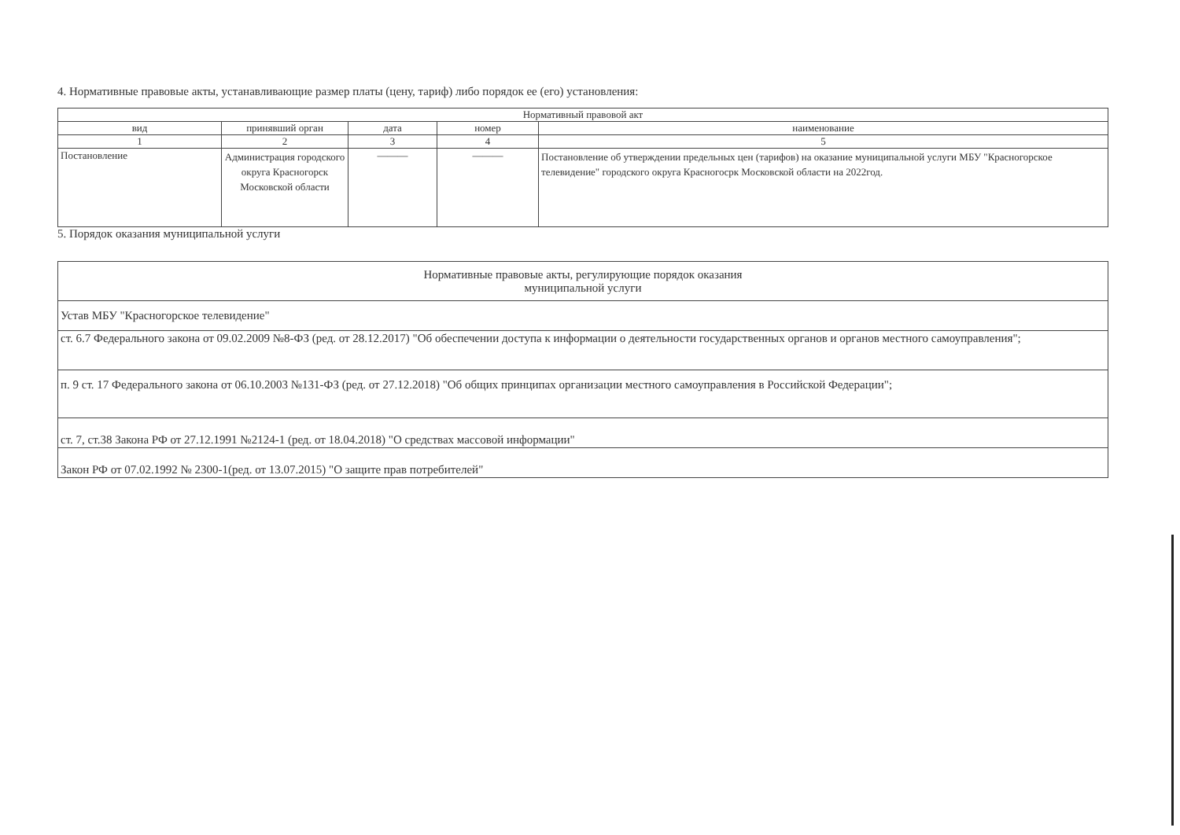4. Нормативные правовые акты, устанавливающие размер платы (цену, тариф) либо порядок ее (его) установления:
| Нормативный правовой акт | | | | |
| --- | --- | --- | --- | --- |
| вид | принявший орган | дата | номер | наименование |
| 1 | 2 | 3 | 4 | 5 |
| Постановление | Администрация городского округа Красногорск Московской области | ——— | ——— | Постановление об утверждении предельных цен (тарифов) на оказание муниципальной услуги МБУ "Красногорское телевидение" городского округа Красногоcрк Московской области на 2022год. |
5. Порядок оказания муниципальной услуги
| Нормативные правовые акты, регулирующие порядок оказания муниципальной услуги |
| Устав МБУ "Красногорское телевидение" |
| ст. 6.7 Федерального закона от 09.02.2009 №8-ФЗ (ред. от 28.12.2017) "Об обеспечении доступа к информации о деятельности государственных органов и органов местного самоуправления"; |
| п. 9 ст. 17 Федерального закона от 06.10.2003 №131-ФЗ (ред. от 27.12.2018) "Об общих принципах организации местного самоуправления в Российской Федерации"; |
| ст. 7, ст.38 Закона РФ от 27.12.1991 №2124-1 (ред. от 18.04.2018) "О средствах массовой информации" |
| Закон РФ от 07.02.1992 № 2300-1(ред. от 13.07.2015) "О защите прав потребителей" |